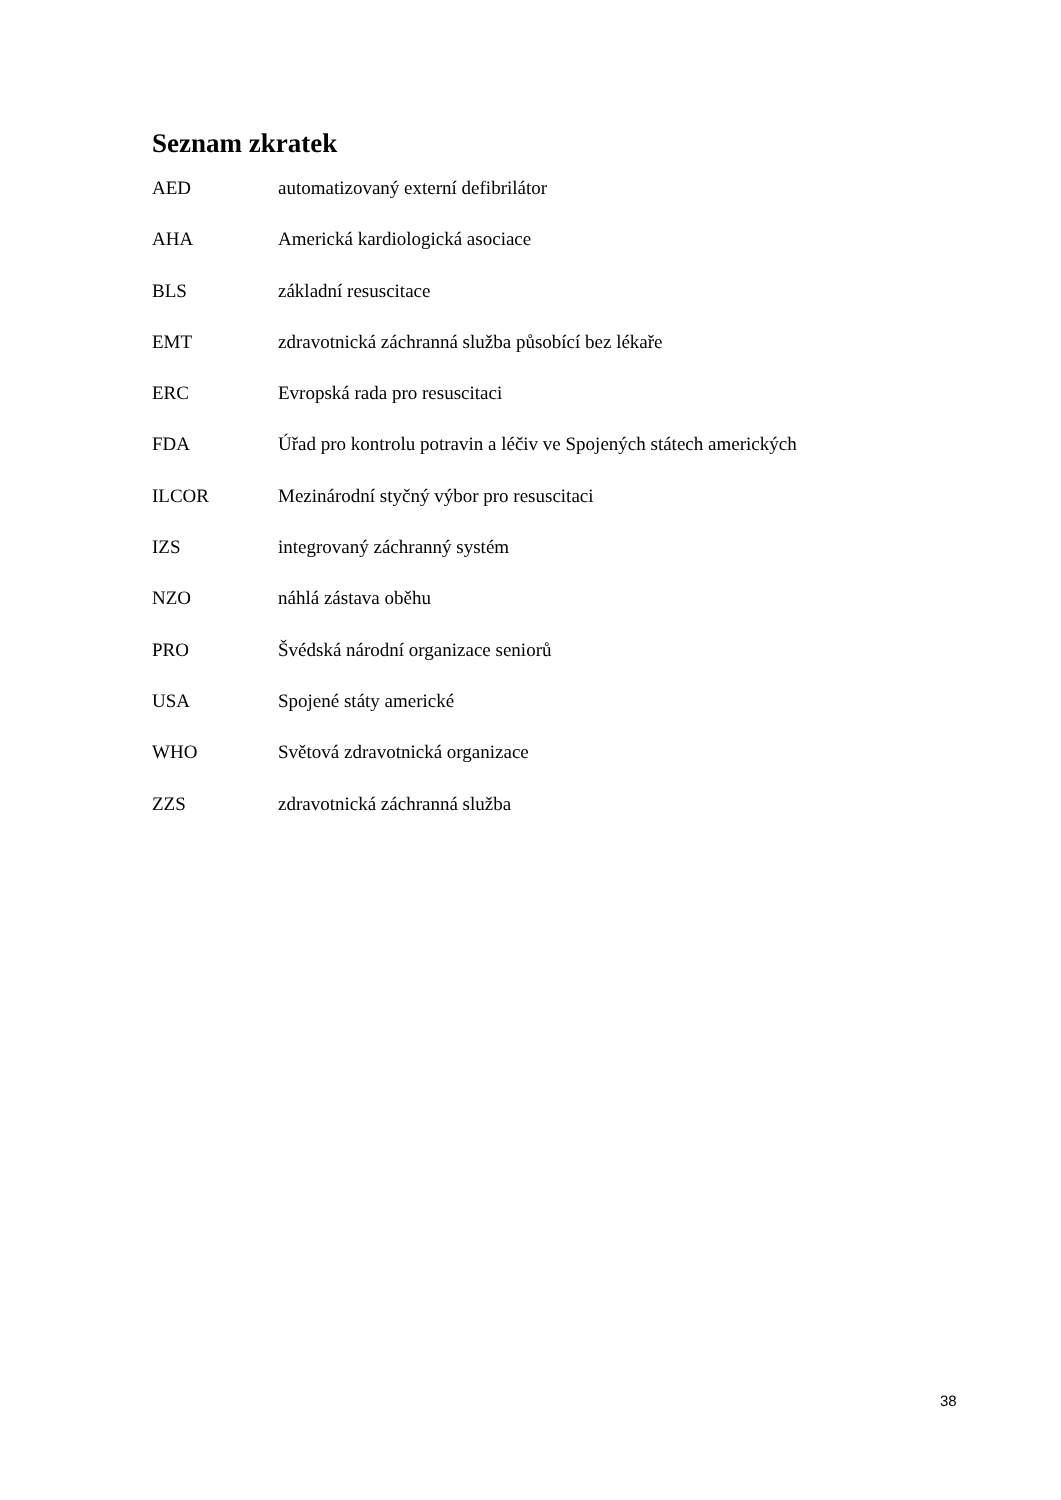Seznam zkratek
AED automatizovaný externí defibrilátor
AHA Americká kardiologická asociace
BLS základní resuscitace
EMT zdravotnická záchranná služba působící bez lékaře
ERC Evropská rada pro resuscitaci
FDA Úřad pro kontrolu potravin a léčiv ve Spojených státech amerických
ILCOR Mezinárodní styčný výbor pro resuscitaci
IZS integrovaný záchranný systém
NZO náhlá zástava oběhu
PRO Švédská národní organizace seniorů
USA Spojené státy americké
WHO Světová zdravotnická organizace
ZZS zdravotnická záchranná služba
38